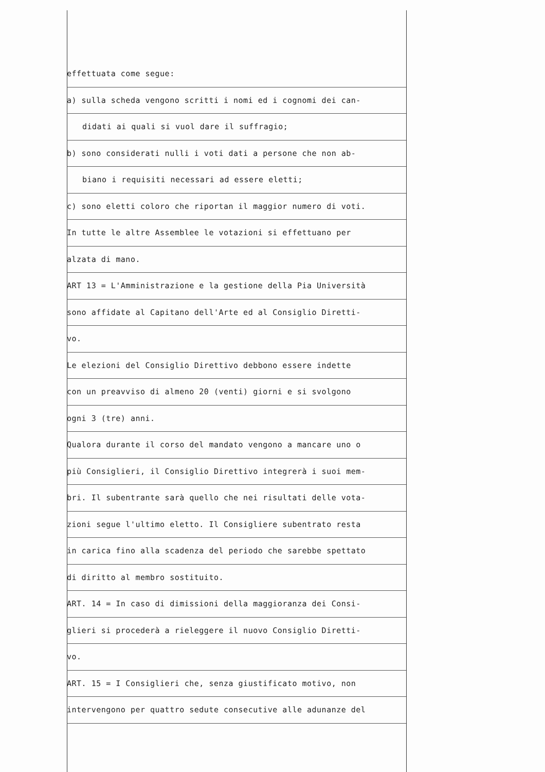effettuata come segue:
a) sulla scheda vengono scritti i nomi ed i cognomi dei can-
didati ai quali si vuol dare il suffragio;
b) sono considerati nulli i voti dati a persone che non ab-
biano i requisiti necessari ad essere eletti;
c) sono eletti coloro che riportan il maggior numero di voti.
In tutte le altre Assemblee le votazioni si effettuano per
alzata di mano.
ART 13 = L'Amministrazione e la gestione della Pia Università
sono affidate al Capitano dell'Arte ed al Consiglio Diretti-
vo.
Le elezioni del Consiglio Direttivo debbono essere indette
con un preavviso di almeno 20 (venti) giorni e si svolgono
ogni 3 (tre) anni.
Qualora durante il corso del mandato vengono a mancare uno o
più Consiglieri, il Consiglio Direttivo integrerà i suoi mem-
bri. Il subentrante sarà quello che nei risultati delle vota-
zioni segue l'ultimo eletto. Il Consigliere subentrato resta
in carica fino alla scadenza del periodo che sarebbe spettato
di diritto al membro sostituito.
ART. 14 = In caso di dimissioni della maggioranza dei Consi-
glieri si procederà a rieleggere il nuovo Consiglio Diretti-
vo.
ART. 15 = I Consiglieri che, senza giustificato motivo, non
intervengono per quattro sedute consecutive alle adunanze del